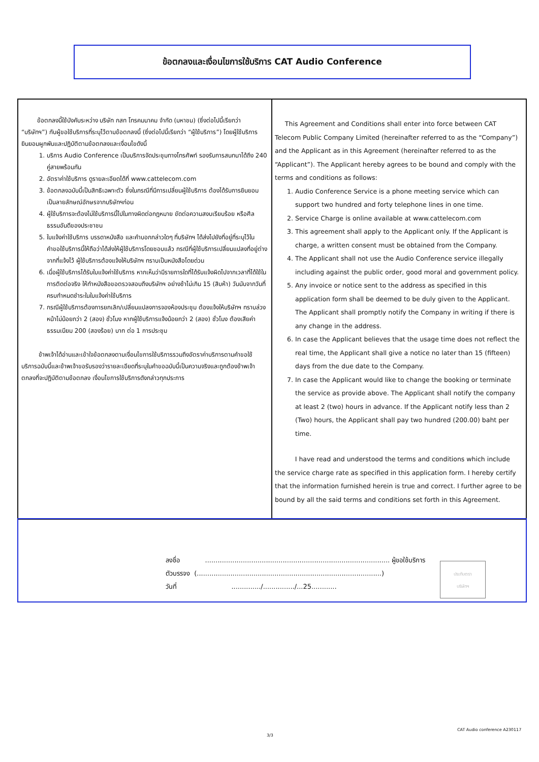ข้อตกลงและเงื่อนไขการใช้บริการ CAT Audio Conference
ข้อตกลงนี้ใช้บังคับระหว่าง บริษัท กสท โทรคมนาคม จำกัด (มหาชน) (ซึ่งต่อไปนี้เรียกว่า “บริษัทฯ”) กับผู้ขอใช้บริการที่ระบุไว้ตามข้อตกลงนี้ (ซึ่งต่อไปนี้เรียกว่า “ผู้ใช้บริการ”) โดยผู้ใช้บริการยินยอมผูกพันและปฏิบัติตามข้อตกลงและเงื่อนไขดังนี้
1. บริการ Audio Conference เป็นบริการจัดประชุมทางโทรศัพท์ รองรับการสนทนาได้ถึง 240 คู่สายพร้อมกัน
2. อัตราค่าใช้บริการ ดูรายละเอียดได้ที่ www.cattelecom.com
3. ข้อตกลงฉบับนี้เป็นสิทธิเฉพาะตัว ซึ่งในกรณีที่มีการเปลี่ยนผู้ใช้บริการ ต้องได้รับการยินยอมเป็นลายลักษณ์อักษรจากบริษัทฯก่อน
4. ผู้ใช้บริการจะต้องไม่ใช้บริการนี้ไปในทางผิดต่อกฎหมาย ขัดต่อความสงบเรียบร้อย หรือศีลธรรมอันดีของประชาชน
5. ใบแจ้งค่าใช้บริการ บรรดาหนังสือ และคำบอกกล่าวใดๆ ที่บริษัทฯ ได้ส่งไปยังที่อยู่ที่ระบุไว้ในคำขอใช้บริการนี้ให้ถือว่าได้ส่งให้ผู้ใช้บริการโดยชอบแล้ว กรณีที่ผู้ใช้บริการเปลี่ยนแปลงที่อยู่ต่างจากที่แจ้งไว้ ผู้ใช้บริการต้องแจ้งให้บริษัทฯ ทราบเป็นหนังสือโดยด่วน
6. เมื่อผู้ใช้บริการได้รับใบแจ้งค่าใช้บริการ หากเห็นว่ามีรายการใดที่ได้รับแจ้งผิดไปจากเวลาที่ได้ใช้ในการติดต่อจริง ให้ทำหนังสือขอตรวจสอบถึงบริษัทฯ อย่างช้าไม่เกิน 15 (สิบห้า) วันนับจากวันที่ครบกำหนดชำระในใบแจ้งค่าใช้บริการ
7. กรณีผู้ใช้บริการต้องการยกเลิก/เปลี่ยนแปลงการจองห้องประชุม ต้องแจ้งให้บริษัทฯ ทราบล่วงหน้าไม่น้อยกว่า 2 (สอง) ชั่วโมง หากผู้ใช้บริการแจ้งน้อยกว่า 2 (สอง) ชั่วโมง ต้องเสียค่าธรรมเนียม 200 (สองร้อย) บาท ต่อ 1 การประชุม
ข้าพเจ้าได้อ่านและเข้าใจข้อตกลงตามเงื่อนไขการใช้บริการรวมถึงอัตราค่าบริการตามคำขอใช้บริการฉบับนี้และข้าพเจ้าขอรับรองว่ารายละเอียดที่ระบุในคำขอฉบับนี้เป็นความจริงและถูกต้องข้าพเจ้าตกลงที่จะปฏิบัติตามข้อตกลง เงื่อนไขการใช้บริการดังกล่าวทุกประการ
This Agreement and Conditions shall enter into force between CAT Telecom Public Company Limited (hereinafter referred to as the “Company”) and the Applicant as in this Agreement (hereinafter referred to as the “Applicant”). The Applicant hereby agrees to be bound and comply with the terms and conditions as follows:
1. Audio Conference Service is a phone meeting service which can support two hundred and forty telephone lines in one time.
2. Service Charge is online available at www.cattelecom.com
3. This agreement shall apply to the Applicant only. If the Applicant is charge, a written consent must be obtained from the Company.
4. The Applicant shall not use the Audio Conference service illegally including against the public order, good moral and government policy.
5. Any invoice or notice sent to the address as specified in this application form shall be deemed to be duly given to the Applicant. The Applicant shall promptly notify the Company in writing if there is any change in the address.
6. In case the Applicant believes that the usage time does not reflect the real time, the Applicant shall give a notice no later than 15 (fifteen) days from the due date to the Company.
7. In case the Applicant would like to change the booking or terminate the service as provide above. The Applicant shall notify the company at least 2 (two) hours in advance. If the Applicant notify less than 2 (Two) hours, the Applicant shall pay two hundred (200.00) baht per time.
I have read and understood the terms and conditions which include the service charge rate as specified in this application form. I hereby certify that the information furnished herein is true and correct. I further agree to be bound by all the said terms and conditions set forth in this Agreement.
ลงชื่อ ........................................................................................ ผู้ขอใช้บริการ
ตัวบรรจง (........................................................................................)
วันที่ ............../.............../...25............
ประทับตรา
บริษัทฯ
3/3
CAT Audio conference A230117